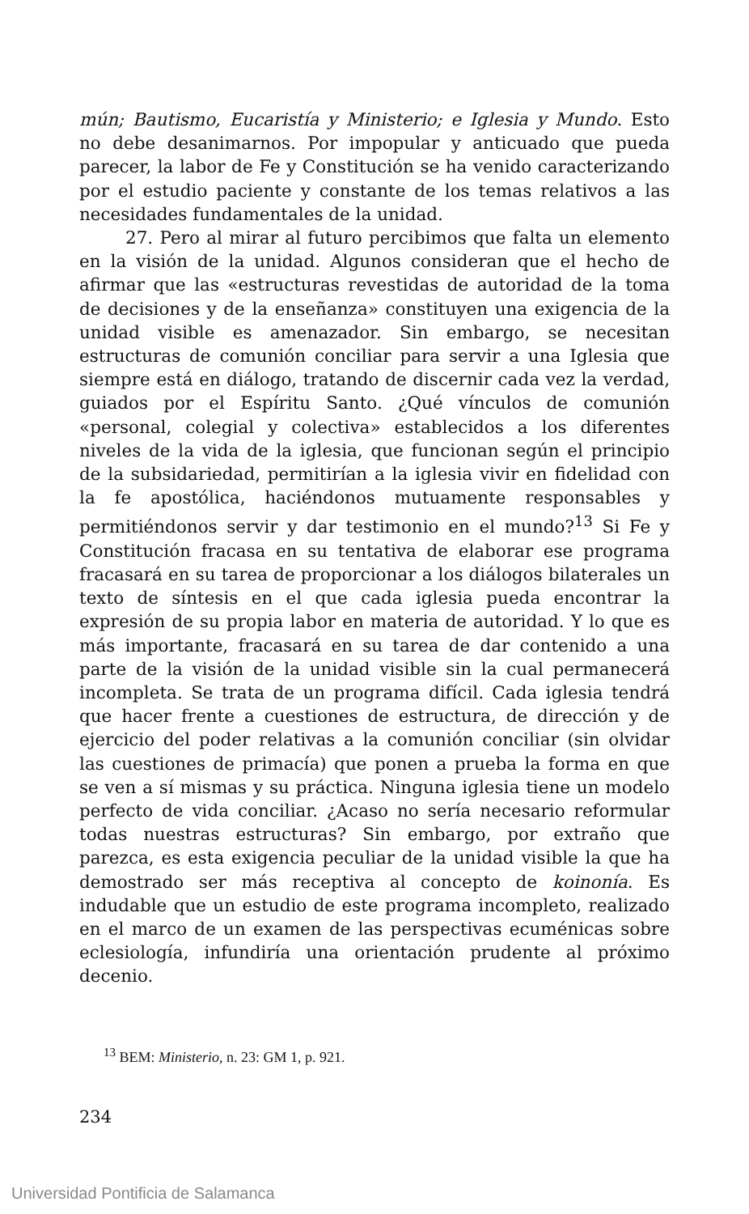mún; Bautismo, Eucaristía y Ministerio; e Iglesia y Mundo. Esto no debe desanimarnos. Por impopular y anticuado que pueda parecer, la labor de Fe y Constitución se ha venido caracterizando por el estudio paciente y constante de los temas relativos a las necesidades fundamentales de la unidad.
27. Pero al mirar al futuro percibimos que falta un elemento en la visión de la unidad. Algunos consideran que el hecho de afirmar que las «estructuras revestidas de autoridad de la toma de decisiones y de la enseñanza» constituyen una exigencia de la unidad visible es amenazador. Sin embargo, se necesitan estructuras de comunión conciliar para servir a una Iglesia que siempre está en diálogo, tratando de discernir cada vez la verdad, guiados por el Espíritu Santo. ¿Qué vínculos de comunión «personal, colegial y colectiva» establecidos a los diferentes niveles de la vida de la iglesia, que funcionan según el principio de la subsidariedad, permitirían a la iglesia vivir en fidelidad con la fe apostólica, haciéndonos mutuamente responsables y permitiéndonos servir y dar testimonio en el mundo?<sup>13</sup> Si Fe y Constitución fracasa en su tentativa de elaborar ese programa fracasará en su tarea de proporcionar a los diálogos bilaterales un texto de síntesis en el que cada iglesia pueda encontrar la expresión de su propia labor en materia de autoridad. Y lo que es más importante, fracasará en su tarea de dar contenido a una parte de la visión de la unidad visible sin la cual permanecerá incompleta. Se trata de un programa difícil. Cada iglesia tendrá que hacer frente a cuestiones de estructura, de dirección y de ejercicio del poder relativas a la comunión conciliar (sin olvidar las cuestiones de primacía) que ponen a prueba la forma en que se ven a sí mismas y su práctica. Ninguna iglesia tiene un modelo perfecto de vida conciliar. ¿Acaso no sería necesario reformular todas nuestras estructuras? Sin embargo, por extraño que parezca, es esta exigencia peculiar de la unidad visible la que ha demostrado ser más receptiva al concepto de koinonía. Es indudable que un estudio de este programa incompleto, realizado en el marco de un examen de las perspectivas ecuménicas sobre eclesiología, infundiría una orientación prudente al próximo decenio.
<sup>13</sup> BEM: Ministerio, n. 23: GM 1, p. 921.
234
Universidad Pontificia de Salamanca